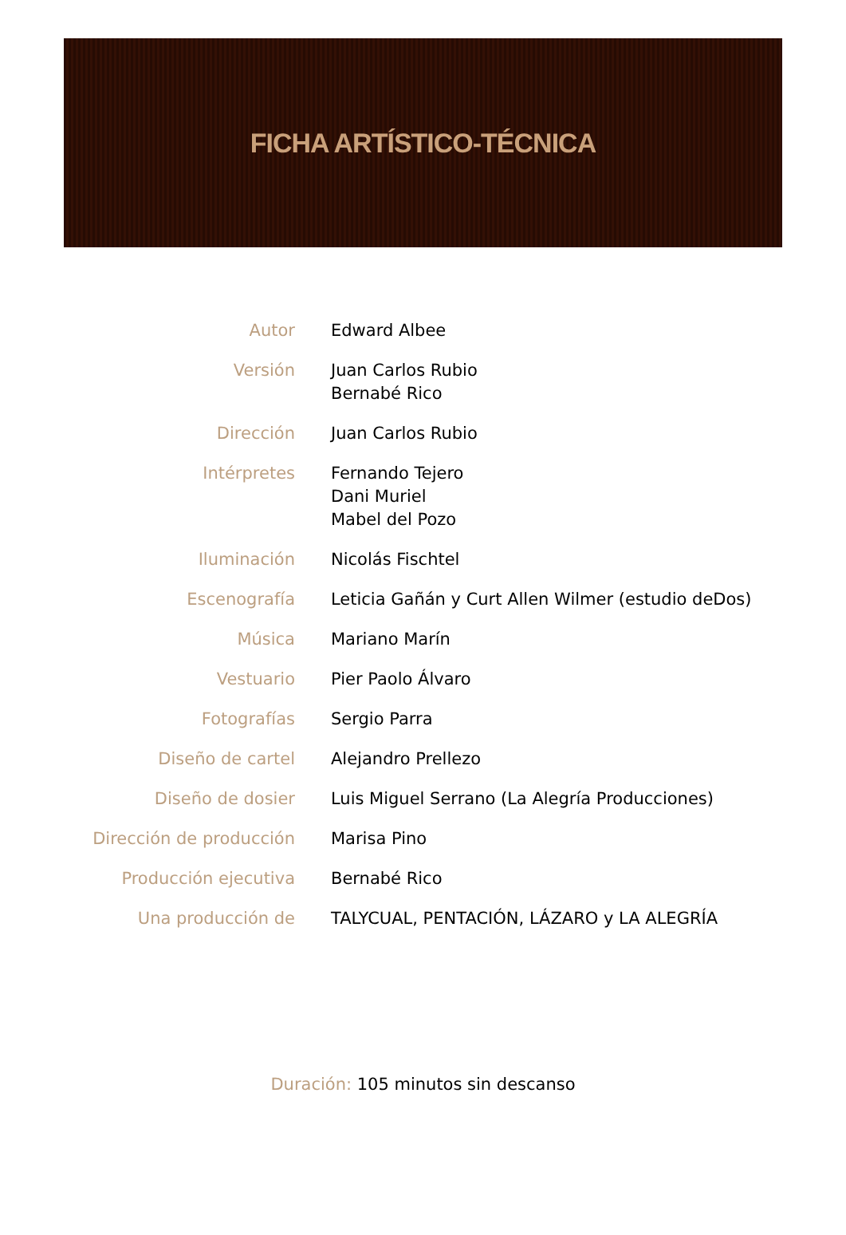FICHA ARTÍSTICO-TÉCNICA
| Autor | Edward Albee |
| Versión | Juan Carlos Rubio Bernabé Rico |
| Dirección | Juan Carlos Rubio |
| Intérpretes | Fernando Tejero Dani Muriel Mabel del Pozo |
| Iluminación | Nicolás Fischtel |
| Escenografía | Leticia Gañán y Curt Allen Wilmer (estudio deDos) |
| Música | Mariano Marín |
| Vestuario | Pier Paolo Álvaro |
| Fotografías | Sergio Parra |
| Diseño de cartel | Alejandro Prellezo |
| Diseño de dosier | Luis Miguel Serrano (La Alegría Producciones) |
| Dirección de producción | Marisa Pino |
| Producción ejecutiva | Bernabé Rico |
| Una producción de | TALYCUAL, PENTACIÓN, LÁZARO y LA ALEGRÍA |
Duración: 105 minutos sin descanso